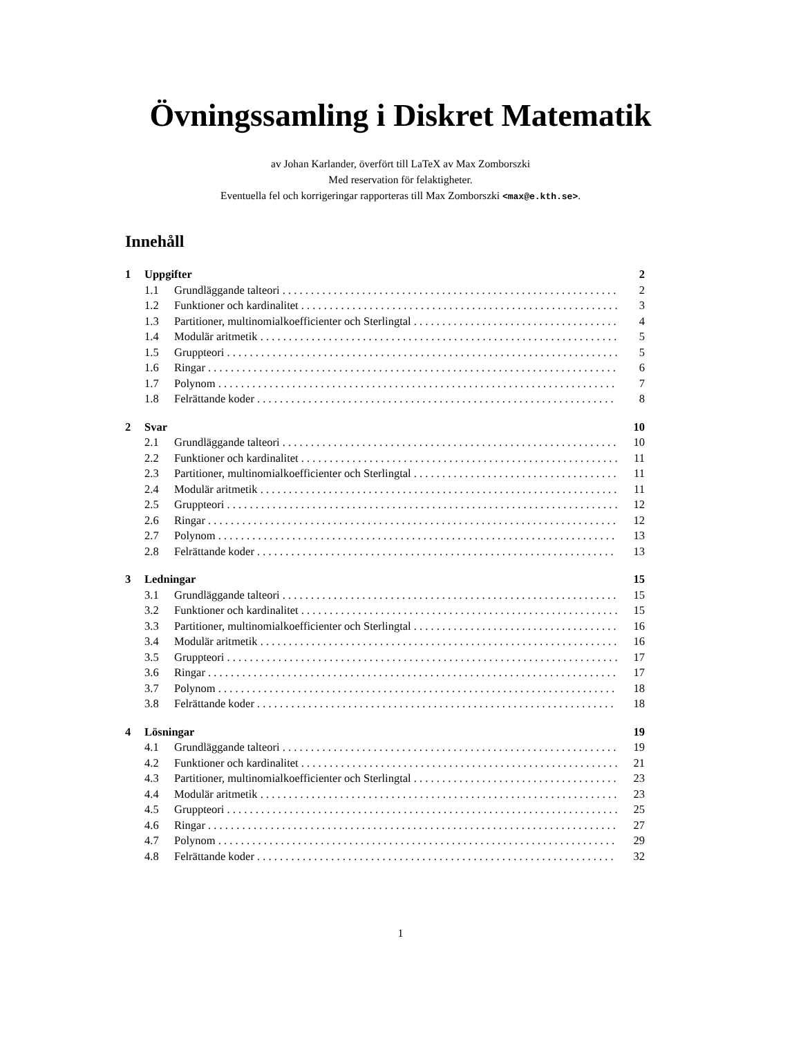Övningssamling i Diskret Matematik
av Johan Karlander, överfört till LaTeX av Max Zomborszki
Med reservation för felaktigheter.
Eventuella fel och korrigeringar rapporteras till Max Zomborszki <max@e.kth.se>.
Innehåll
1 Uppgifter 2
1.1 Grundläggande talteori 2
1.2 Funktioner och kardinalitet 3
1.3 Partitioner, multinomialkoefficienter och Sterlingtal 4
1.4 Modulär aritmetik 5
1.5 Gruppteori 5
1.6 Ringar 6
1.7 Polynom 7
1.8 Felrättande koder 8
2 Svar 10
2.1 Grundläggande talteori 10
2.2 Funktioner och kardinalitet 11
2.3 Partitioner, multinomialkoefficienter och Sterlingtal 11
2.4 Modulär aritmetik 11
2.5 Gruppteori 12
2.6 Ringar 12
2.7 Polynom 13
2.8 Felrättande koder 13
3 Ledningar 15
3.1 Grundläggande talteori 15
3.2 Funktioner och kardinalitet 15
3.3 Partitioner, multinomialkoefficienter och Sterlingtal 16
3.4 Modulär aritmetik 16
3.5 Gruppteori 17
3.6 Ringar 17
3.7 Polynom 18
3.8 Felrättande koder 18
4 Lösningar 19
4.1 Grundläggande talteori 19
4.2 Funktioner och kardinalitet 21
4.3 Partitioner, multinomialkoefficienter och Sterlingtal 23
4.4 Modulär aritmetik 23
4.5 Gruppteori 25
4.6 Ringar 27
4.7 Polynom 29
4.8 Felrättande koder 32
1